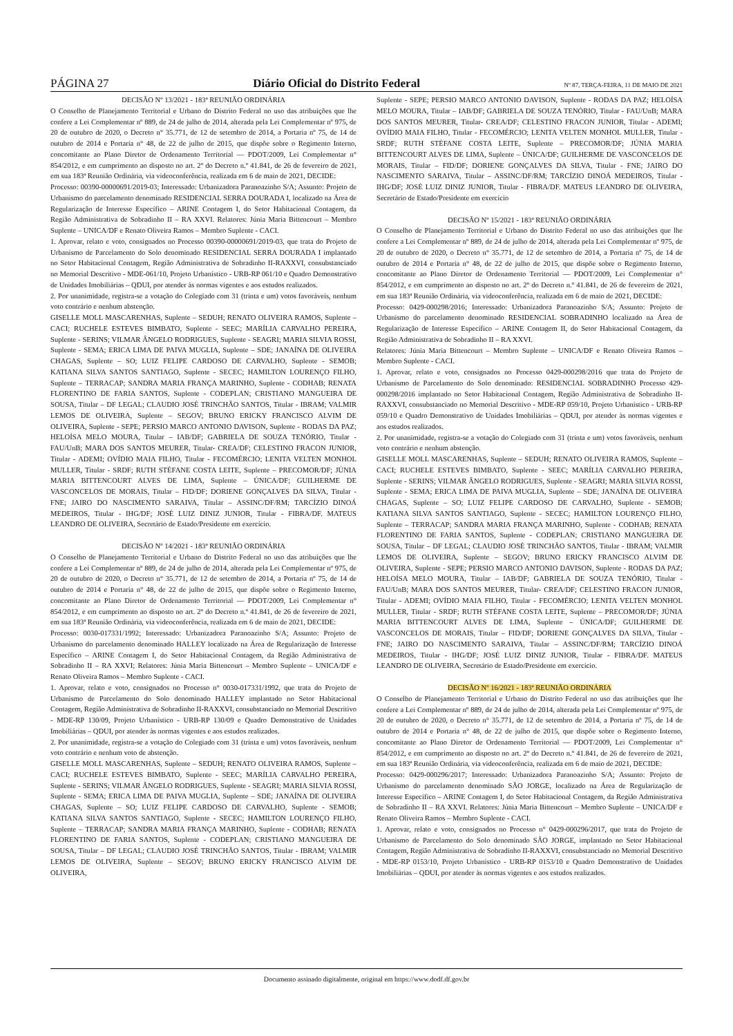PÁGINA 27 Diário Oficial do Distrito Federal Nº 87, TERÇA-FEIRA, 11 DE MAIO DE 2021
DECISÃO Nº 13/2021 - 183ª REUNIÃO ORDINÁRIA
O Conselho de Planejamento Territorial e Urbano do Distrito Federal no uso das atribuições que lhe confere a Lei Complementar nº 889, de 24 de julho de 2014, alterada pela Lei Complementar nº 975, de 20 de outubro de 2020, o Decreto n° 35.771, de 12 de setembro de 2014, a Portaria nº 75, de 14 de outubro de 2014 e Portaria n° 48, de 22 de julho de 2015, que dispõe sobre o Regimento Interno, concomitante ao Plano Diretor de Ordenamento Territorial — PDOT/2009, Lei Complementar n° 854/2012, e em cumprimento ao disposto no art. 2º do Decreto n.º 41.841, de 26 de fevereiro de 2021, em sua 183ª Reunião Ordinária, via videoconferência, realizada em 6 de maio de 2021, DECIDE:
Processo: 00390-00000691/2019-03; Interessado: Urbanizadora Paranoazinho S/A; Assunto: Projeto de Urbanismo do parcelamento denominado RESIDENCIAL SERRA DOURADA I, localizado na Área de Regularização de Interesse Específico – ARINE Contagem I, do Setor Habitacional Contagem, da Região Administrativa de Sobradinho II – RA XXVI. Relatores: Júnia Maria Bittencourt – Membro Suplente – UNICA/DF e Renato Oliveira Ramos – Membro Suplente - CACI.
1. Aprovar, relato e voto, consignados no Processo 00390-00000691/2019-03, que trata do Projeto de Urbanismo de Parcelamento do Solo denominado RESIDENCIAL SERRA DOURADA I implantado no Setor Habitacional Contagem, Região Administrativa de Sobradinho II-RAXXVI, consubstanciado no Memorial Descritivo - MDE-061/10, Projeto Urbanístico - URB-RP 061/10 e Quadro Demonstrativo de Unidades Imobiliárias – QDUI, por atender às normas vigentes e aos estudos realizados.
2. Por unanimidade, registra-se a votação do Colegiado com 31 (trinta e um) votos favoráveis, nenhum voto contrário e nenhum abstenção.
GISELLE MOLL MASCARENHAS, Suplente – SEDUH; RENATO OLIVEIRA RAMOS, Suplente – CACI; RUCHELE ESTEVES BIMBATO, Suplente - SEEC; MARÍLIA CARVALHO PEREIRA, Suplente - SERINS; VILMAR ÂNGELO RODRIGUES, Suplente - SEAGRI; MARIA SILVIA ROSSI, Suplente - SEMA; ERICA LIMA DE PAIVA MUGLIA, Suplente – SDE; JANAÍNA DE OLIVEIRA CHAGAS, Suplente – SO; LUIZ FELIPE CARDOSO DE CARVALHO, Suplente - SEMOB; KATIANA SILVA SANTOS SANTIAGO, Suplente - SECEC; HAMILTON LOURENÇO FILHO, Suplente – TERRACAP; SANDRA MARIA FRANÇA MARINHO, Suplente - CODHAB; RENATA FLORENTINO DE FARIA SANTOS, Suplente - CODEPLAN; CRISTIANO MANGUEIRA DE SOUSA, Titular – DF LEGAL; CLAUDIO JOSÉ TRINCHÃO SANTOS, Titular - IBRAM; VALMIR LEMOS DE OLIVEIRA, Suplente – SEGOV; BRUNO ERICKY FRANCISCO ALVIM DE OLIVEIRA, Suplente - SEPE; PERSIO MARCO ANTONIO DAVISON, Suplente - RODAS DA PAZ; HELOÍSA MELO MOURA, Titular – IAB/DF; GABRIELA DE SOUZA TENÓRIO, Titular - FAU/UnB; MARA DOS SANTOS MEURER, Titular- CREA/DF; CELESTINO FRACON JUNIOR, Titular - ADEMI; OVÍDIO MAIA FILHO, Titular - FECOMÉRCIO; LENITA VELTEN MONHOL MULLER, Titular - SRDF; RUTH STÉFANE COSTA LEITE, Suplente – PRECOMOR/DF; JÚNIA MARIA BITTENCOURT ALVES DE LIMA, Suplente – ÚNICA/DF; GUILHERME DE VASCONCELOS DE MORAIS, Titular – FID/DF; DORIENE GONÇALVES DA SILVA, Titular - FNE; JAIRO DO NASCIMENTO SARAIVA, Titular – ASSINC/DF/RM; TARCÍZIO DINOÁ MEDEIROS, Titular - IHG/DF; JOSÉ LUIZ DINIZ JUNIOR, Titular - FIBRA/DF. MATEUS LEANDRO DE OLIVEIRA, Secretário de Estado/Presidente em exercício.
DECISÃO Nº 14/2021 - 183ª REUNIÃO ORDINÁRIA
O Conselho de Planejamento Territorial e Urbano do Distrito Federal no uso das atribuições que lhe confere a Lei Complementar nº 889, de 24 de julho de 2014, alterada pela Lei Complementar nº 975, de 20 de outubro de 2020, o Decreto n° 35.771, de 12 de setembro de 2014, a Portaria nº 75, de 14 de outubro de 2014 e Portaria n° 48, de 22 de julho de 2015, que dispõe sobre o Regimento Interno, concomitante ao Plano Diretor de Ordenamento Territorial — PDOT/2009, Lei Complementar n° 854/2012, e em cumprimento ao disposto no art. 2º do Decreto n.º 41.841, de 26 de fevereiro de 2021, em sua 183ª Reunião Ordinária, via videoconferência, realizada em 6 de maio de 2021, DECIDE:
Processo: 0030-017331/1992; Interessado: Urbanizadora Paranoazinho S/A; Assunto: Projeto de Urbanismo do parcelamento denominado HALLEY localizado na Área de Regularização de Interesse Específico – ARINE Contagem I, do Setor Habitacional Contagem, da Região Administrativa de Sobradinho II – RA XXVI; Relatores: Júnia Maria Bittencourt – Membro Suplente – UNICA/DF e Renato Oliveira Ramos – Membro Suplente - CACI.
1. Aprovar, relato e voto, consignados no Processo n° 0030-017331/1992, que trata do Projeto de Urbanismo de Parcelamento do Solo denominado HALLEY implantado no Setor Habitacional Contagem, Região Administrativa de Sobradinho II-RAXXVI, consubstanciado no Memorial Descritivo - MDE-RP 130/09, Projeto Urbanístico - URB-RP 130/09 e Quadro Demonstrativo de Unidades Imobiliárias – QDUI, por atender às normas vigentes e aos estudos realizados.
2. Por unanimidade, registra-se a votação do Colegiado com 31 (trinta e um) votos favoráveis, nenhum voto contrário e nenhum voto de abstenção.
GISELLE MOLL MASCARENHAS, Suplente – SEDUH; RENATO OLIVEIRA RAMOS, Suplente – CACI; RUCHELE ESTEVES BIMBATO, Suplente - SEEC; MARÍLIA CARVALHO PEREIRA, Suplente - SERINS; VILMAR ÂNGELO RODRIGUES, Suplente - SEAGRI; MARIA SILVIA ROSSI, Suplente - SEMA; ERICA LIMA DE PAIVA MUGLIA, Suplente – SDE; JANAÍNA DE OLIVEIRA CHAGAS, Suplente – SO; LUIZ FELIPE CARDOSO DE CARVALHO, Suplente - SEMOB; KATIANA SILVA SANTOS SANTIAGO, Suplente - SECEC; HAMILTON LOURENÇO FILHO, Suplente – TERRACAP; SANDRA MARIA FRANÇA MARINHO, Suplente - CODHAB; RENATA FLORENTINO DE FARIA SANTOS, Suplente - CODEPLAN; CRISTIANO MANGUEIRA DE SOUSA, Titular – DF LEGAL; CLAUDIO JOSÉ TRINCHÃO SANTOS, Titular - IBRAM; VALMIR LEMOS DE OLIVEIRA, Suplente – SEGOV; BRUNO ERICKY FRANCISCO ALVIM DE OLIVEIRA,
Suplente - SEPE; PERSIO MARCO ANTONIO DAVISON, Suplente - RODAS DA PAZ; HELOÍSA MELO MOURA, Titular – IAB/DF; GABRIELA DE SOUZA TENÓRIO, Titular - FAU/UnB; MARA DOS SANTOS MEURER, Titular- CREA/DF; CELESTINO FRACON JUNIOR, Titular - ADEMI; OVÍDIO MAIA FILHO, Titular - FECOMÉRCIO; LENITA VELTEN MONHOL MULLER, Titular - SRDF; RUTH STÉFANE COSTA LEITE, Suplente – PRECOMOR/DF; JÚNIA MARIA BITTENCOURT ALVES DE LIMA, Suplente – ÚNICA/DF; GUILHERME DE VASCONCELOS DE MORAIS, Titular – FID/DF; DORIENE GONÇALVES DA SILVA, Titular - FNE; JAIRO DO NASCIMENTO SARAIVA, Titular – ASSINC/DF/RM; TARCÍZIO DINOÁ MEDEIROS, Titular - IHG/DF; JOSÉ LUIZ DINIZ JUNIOR, Titular - FIBRA/DF. MATEUS LEANDRO DE OLIVEIRA, Secretário de Estado/Presidente em exercício
DECISÃO Nº 15/2021 - 183ª REUNIÃO ORDINÁRIA
O Conselho de Planejamento Territorial e Urbano do Distrito Federal no uso das atribuições que lhe confere a Lei Complementar nº 889, de 24 de julho de 2014, alterada pela Lei Complementar nº 975, de 20 de outubro de 2020, o Decreto n° 35.771, de 12 de setembro de 2014, a Portaria nº 75, de 14 de outubro de 2014 e Portaria n° 48, de 22 de julho de 2015, que dispõe sobre o Regimento Interno, concomitante ao Plano Diretor de Ordenamento Territorial — PDOT/2009, Lei Complementar n° 854/2012, e em cumprimento ao disposto no art. 2º do Decreto n.º 41.841, de 26 de fevereiro de 2021, em sua 183ª Reunião Ordinária, via videoconferência, realizada em 6 de maio de 2021, DECIDE:
Processo: 0429-000298/2016; Interessado: Urbanizadora Paranoazinho S/A; Assunto: Projeto de Urbanismo do parcelamento denominado RESIDENCIAL SOBRADINHO localizado na Área de Regularização de Interesse Específico – ARINE Contagem II, do Setor Habitacional Contagem, da Região Administrativa de Sobradinho II – RA XXVI.
Relatores: Júnia Maria Bittencourt – Membro Suplente – UNICA/DF e Renato Oliveira Ramos – Membro Suplente - CACI.
1. Aprovar, relato e voto, consignados no Processo 0429-000298/2016 que trata do Projeto de Urbanismo de Parcelamento do Solo denominado: RESIDENCIAL SOBRADINHO Processo 429-000298/2016 implantado no Setor Habitacional Contagem, Região Administrativa de Sobradinho II-RAXXVI, consubstanciado no Memorial Descritivo - MDE-RP 059/10, Projeto Urbanístico - URB-RP 059/10 e Quadro Demonstrativo de Unidades Imobiliárias – QDUI, por atender às normas vigentes e aos estudos realizados.
2. Por unanimidade, registra-se a votação do Colegiado com 31 (trinta e um) votos favoráveis, nenhum voto contrário e nenhum abstenção.
GISELLE MOLL MASCARENHAS, Suplente – SEDUH; RENATO OLIVEIRA RAMOS, Suplente – CACI; RUCHELE ESTEVES BIMBATO, Suplente - SEEC; MARÍLIA CARVALHO PEREIRA, Suplente - SERINS; VILMAR ÂNGELO RODRIGUES, Suplente - SEAGRI; MARIA SILVIA ROSSI, Suplente - SEMA; ERICA LIMA DE PAIVA MUGLIA, Suplente – SDE; JANAÍNA DE OLIVEIRA CHAGAS, Suplente – SO; LUIZ FELIPE CARDOSO DE CARVALHO, Suplente - SEMOB; KATIANA SILVA SANTOS SANTIAGO, Suplente - SECEC; HAMILTON LOURENÇO FILHO, Suplente – TERRACAP; SANDRA MARIA FRANÇA MARINHO, Suplente - CODHAB; RENATA FLORENTINO DE FARIA SANTOS, Suplente - CODEPLAN; CRISTIANO MANGUEIRA DE SOUSA, Titular – DF LEGAL; CLAUDIO JOSÉ TRINCHÃO SANTOS, Titular - IBRAM; VALMIR LEMOS DE OLIVEIRA, Suplente – SEGOV; BRUNO ERICKY FRANCISCO ALVIM DE OLIVEIRA, Suplente - SEPE; PERSIO MARCO ANTONIO DAVISON, Suplente - RODAS DA PAZ; HELOÍSA MELO MOURA, Titular – IAB/DF; GABRIELA DE SOUZA TENÓRIO, Titular - FAU/UnB; MARA DOS SANTOS MEURER, Titular- CREA/DF; CELESTINO FRACON JUNIOR, Titular - ADEMI; OVÍDIO MAIA FILHO, Titular - FECOMÉRCIO; LENITA VELTEN MONHOL MULLER, Titular - SRDF; RUTH STÉFANE COSTA LEITE, Suplente – PRECOMOR/DF; JÚNIA MARIA BITTENCOURT ALVES DE LIMA, Suplente – ÚNICA/DF; GUILHERME DE VASCONCELOS DE MORAIS, Titular – FID/DF; DORIENE GONÇALVES DA SILVA, Titular - FNE; JAIRO DO NASCIMENTO SARAIVA, Titular – ASSINC/DF/RM; TARCÍZIO DINOÁ MEDEIROS, Titular - IHG/DF; JOSÉ LUIZ DINIZ JUNIOR, Titular - FIBRA/DF. MATEUS LEANDRO DE OLIVEIRA, Secretário de Estado/Presidente em exercício.
DECISÃO Nº 16/2021 - 183ª REUNIÃO ORDINÁRIA
O Conselho de Planejamento Territorial e Urbano do Distrito Federal no uso das atribuições que lhe confere a Lei Complementar nº 889, de 24 de julho de 2014, alterada pela Lei Complementar nº 975, de 20 de outubro de 2020, o Decreto n° 35.771, de 12 de setembro de 2014, a Portaria nº 75, de 14 de outubro de 2014 e Portaria n° 48, de 22 de julho de 2015, que dispõe sobre o Regimento Interno, concomitante ao Plano Diretor de Ordenamento Territorial — PDOT/2009, Lei Complementar n° 854/2012, e em cumprimento ao disposto no art. 2º do Decreto n.º 41.841, de 26 de fevereiro de 2021, em sua 183ª Reunião Ordinária, via videoconferência, realizada em 6 de maio de 2021, DECIDE:
Processo: 0429-000296/2017; Interessado: Urbanizadora Paranoazinho S/A; Assunto: Projeto de Urbanismo do parcelamento denominado SÃO JORGE, localizado na Área de Regularização de Interesse Específico – ARINE Contagem I, do Setor Habitacional Contagem, da Região Administrativa de Sobradinho II – RA XXVI. Relatores: Júnia Maria Bittencourt – Membro Suplente – UNICA/DF e Renato Oliveira Ramos – Membro Suplente - CACI.
1. Aprovar, relato e voto, consignados no Processo n° 0429-000296/2017, que trata do Projeto de Urbanismo de Parcelamento do Solo denominado SÃO JORGE, implantado no Setor Habitacional Contagem, Região Administrativa de Sobradinho II-RAXXVI, consubstanciado no Memorial Descritivo - MDE-RP 0153/10, Projeto Urbanístico - URB-RP 0153/10 e Quadro Demonstrativo de Unidades Imobiliárias – QDUI, por atender às normas vigentes e aos estudos realizados.
Documento assinado digitalmente, original em https://www.dodf.df.gov.br